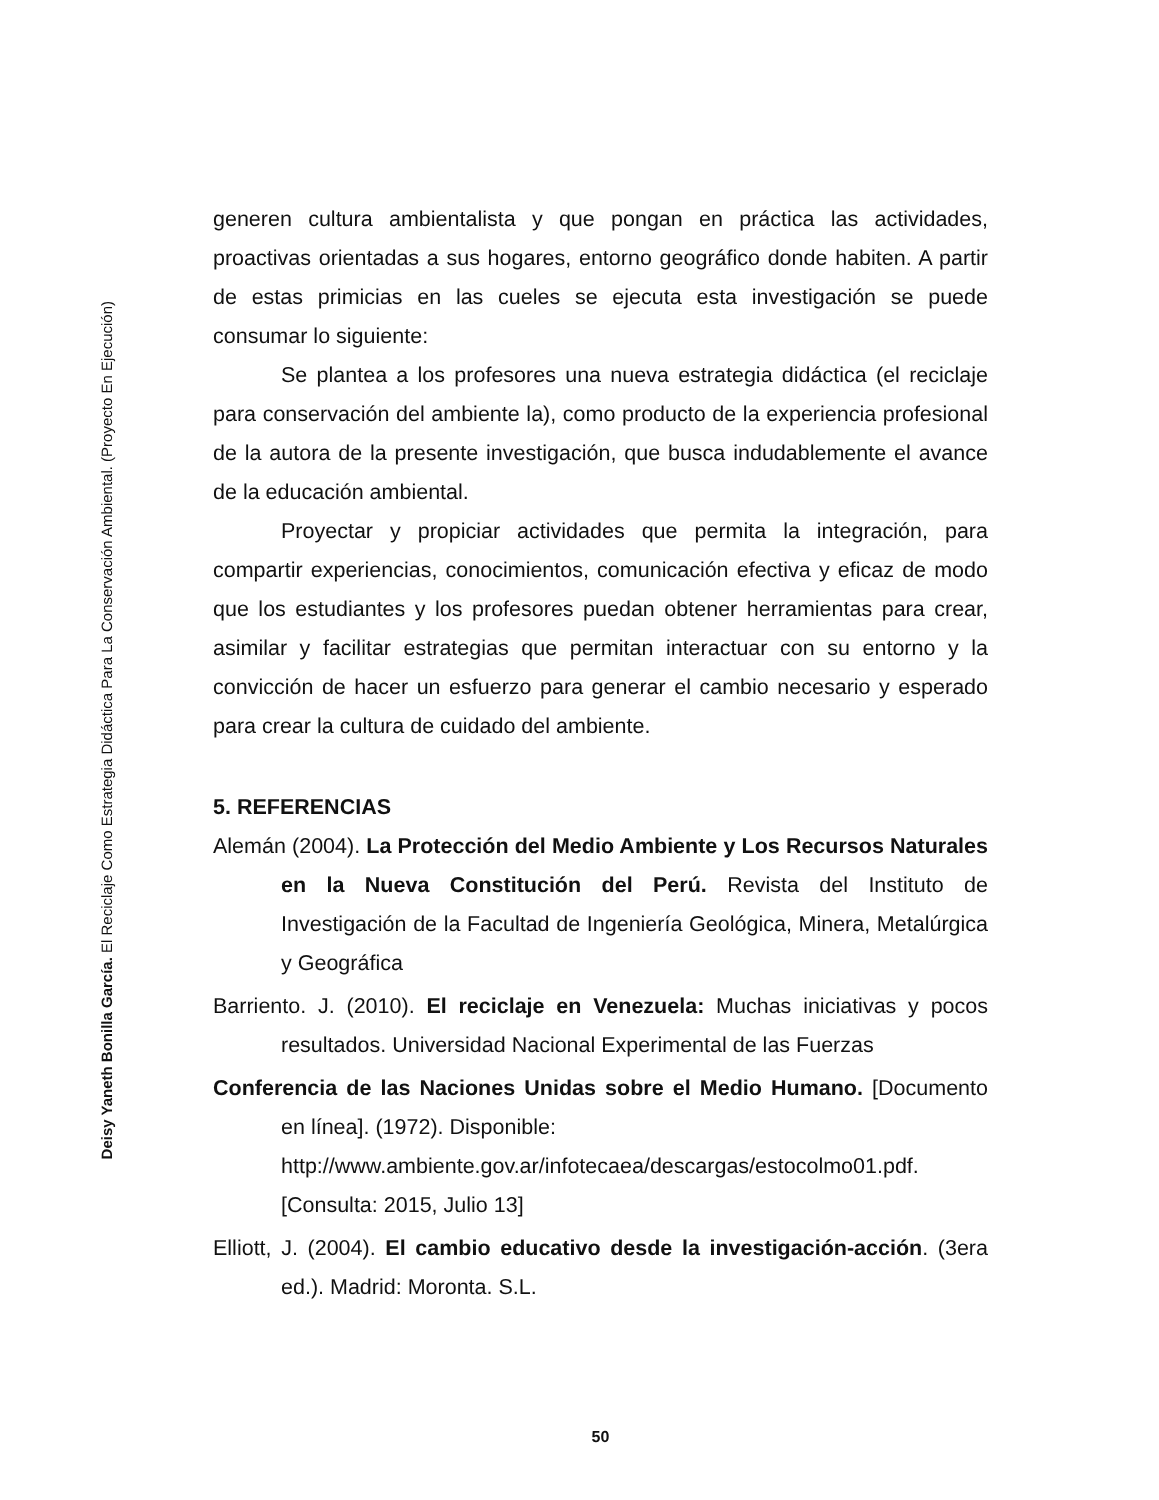Deisy Yaneth Bonilla García. El Reciclaje Como Estrategia Didáctica Para La Conservación Ambiental. (Proyecto En Ejecución)
generen cultura ambientalista y que pongan en práctica las actividades, proactivas orientadas a sus hogares, entorno geográfico donde habiten. A partir de estas primicias en las cueles se ejecuta esta investigación se puede consumar lo siguiente:
Se plantea a los profesores una nueva estrategia didáctica (el reciclaje para conservación del ambiente la), como producto de la experiencia profesional de la autora de la presente investigación, que busca indudablemente el avance de la educación ambiental.
Proyectar y propiciar actividades que permita la integración, para compartir experiencias, conocimientos, comunicación efectiva y eficaz de modo que los estudiantes y los profesores puedan obtener herramientas para crear, asimilar y facilitar estrategias que permitan interactuar con su entorno y la convicción de hacer un esfuerzo para generar el cambio necesario y esperado para crear la cultura de cuidado del ambiente.
5. REFERENCIAS
Alemán (2004). La Protección del Medio Ambiente y Los Recursos Naturales en la Nueva Constitución del Perú. Revista del Instituto de Investigación de la Facultad de Ingeniería Geológica, Minera, Metalúrgica y Geográfica
Barriento. J. (2010). El reciclaje en Venezuela: Muchas iniciativas y pocos resultados. Universidad Nacional Experimental de las Fuerzas
Conferencia de las Naciones Unidas sobre el Medio Humano. [Documento en línea]. (1972). Disponible:
http://www.ambiente.gov.ar/infotecaea/descargas/estocolmo01.pdf.
[Consulta: 2015, Julio 13]
Elliott, J. (2004). El cambio educativo desde la investigación-acción. (3era ed.). Madrid: Moronta. S.L.
50